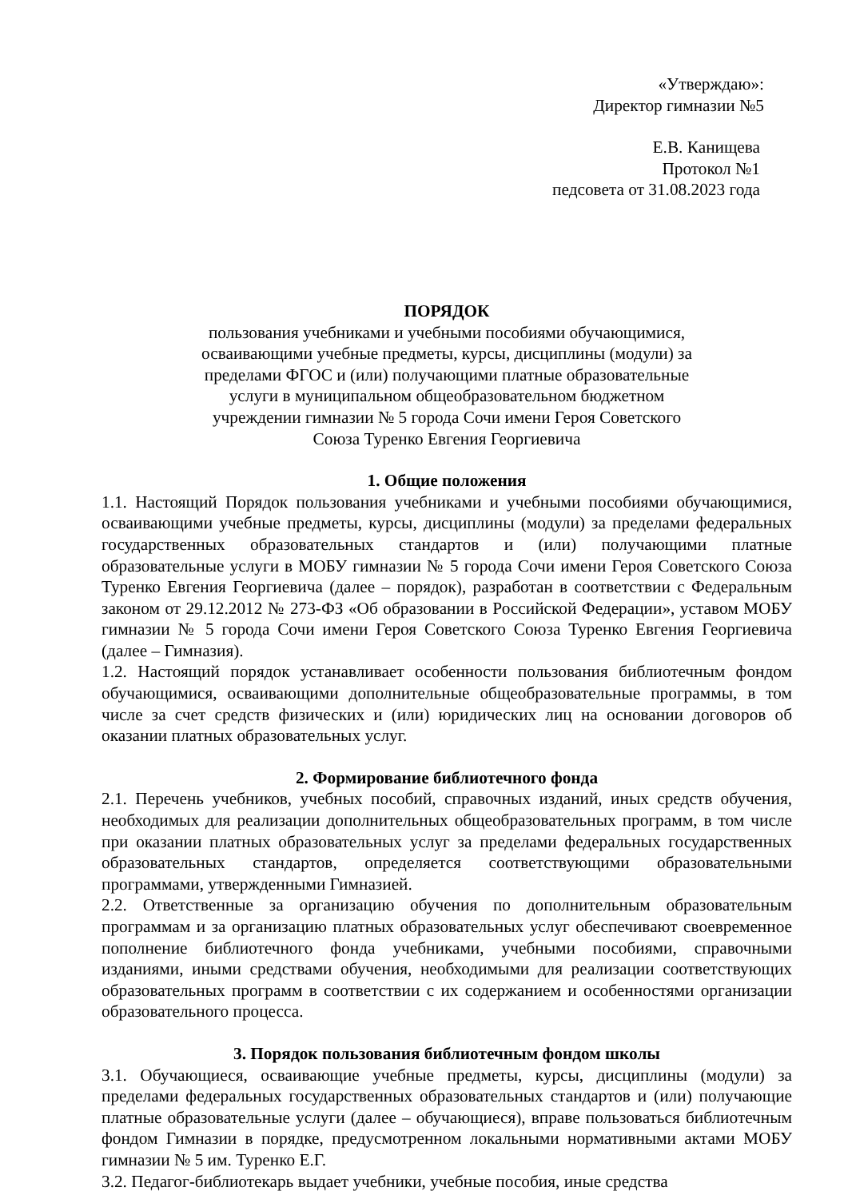«Утверждаю»:
Директор гимназии №5
Е.В. Канищева
Протокол №1
педсовета от 31.08.2023 года
ПОРЯДОК
пользования учебниками и учебными пособиями обучающимися,
осваивающими учебные предметы, курсы, дисциплины (модули) за
пределами ФГОС и (или) получающими платные образовательные
услуги в муниципальном общеобразовательном бюджетном
учреждении гимназии № 5 города Сочи имени Героя Советского
Союза Туренко Евгения Георгиевича
1. Общие положения
1.1. Настоящий Порядок пользования учебниками и учебными пособиями обучающимися, осваивающими учебные предметы, курсы, дисциплины (модули) за пределами федеральных государственных образовательных стандартов и (или) получающими платные образовательные услуги в МОБУ гимназии № 5 города Сочи имени Героя Советского Союза Туренко Евгения Георгиевича (далее – порядок), разработан в соответствии с Федеральным законом от 29.12.2012 № 273-ФЗ «Об образовании в Российской Федерации», уставом МОБУ гимназии № 5 города Сочи имени Героя Советского Союза Туренко Евгения Георгиевича (далее – Гимназия).
1.2. Настоящий порядок устанавливает особенности пользования библиотечным фондом обучающимися, осваивающими дополнительные общеобразовательные программы, в том числе за счет средств физических и (или) юридических лиц на основании договоров об оказании платных образовательных услуг.
2. Формирование библиотечного фонда
2.1. Перечень учебников, учебных пособий, справочных изданий, иных средств обучения, необходимых для реализации дополнительных общеобразовательных программ, в том числе при оказании платных образовательных услуг за пределами федеральных государственных образовательных стандартов, определяется соответствующими образовательными программами, утвержденными Гимназией.
2.2. Ответственные за организацию обучения по дополнительным образовательным программам и за организацию платных образовательных услуг обеспечивают своевременное пополнение библиотечного фонда учебниками, учебными пособиями, справочными изданиями, иными средствами обучения, необходимыми для реализации соответствующих образовательных программ в соответствии с их содержанием и особенностями организации образовательного процесса.
3. Порядок пользования библиотечным фондом школы
3.1. Обучающиеся, осваивающие учебные предметы, курсы, дисциплины (модули) за пределами федеральных государственных образовательных стандартов и (или) получающие платные образовательные услуги (далее – обучающиеся), вправе пользоваться библиотечным фондом Гимназии в порядке, предусмотренном локальными нормативными актами МОБУ гимназии № 5 им. Туренко Е.Г.
3.2. Педагог-библиотекарь выдает учебники, учебные пособия, иные средства